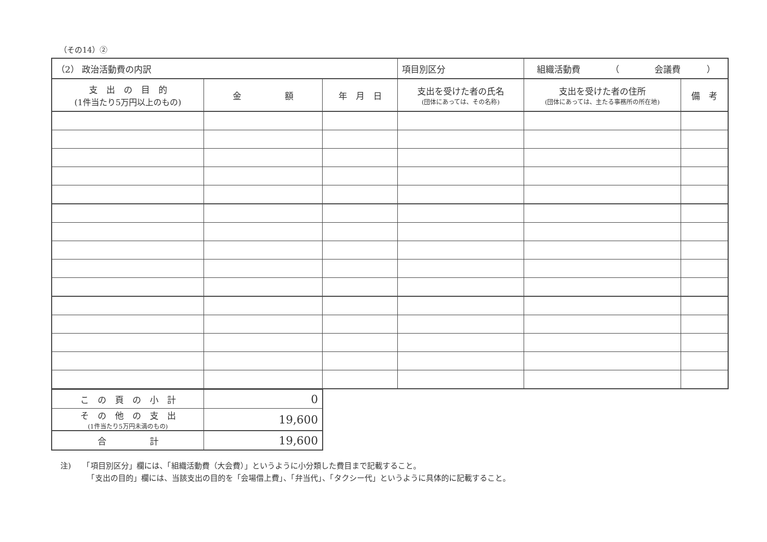（その14）②
| （2） 政治活動費の内訳 | | | 項目別区分 | 組織活動費 （ 会議費 ） | |
| 支 出 の 目 的 (1件当たり5万円以上のもの) | 金 額 | 年 月 日 | 支出を受けた者の氏名 (団体にあっては、その名称) | 支出を受けた者の住所 (団体にあっては、主たる事務所の所在地) | 備 考 |
| こ の 頁 の 小 計 | 0 |
| そ の 他 の 支 出 (1件当たり5万円未満のもの) | 19,600 |
| 合 計 | 19,600 |
注)　　「項目別区分」欄には、「組織活動費（大会費）」というように小分類した費目まで記載すること。
　　　　「支出の目的」欄には、当該支出の目的を「会場借上費」、「弁当代」、「タクシー代」というように具体的に記載すること。